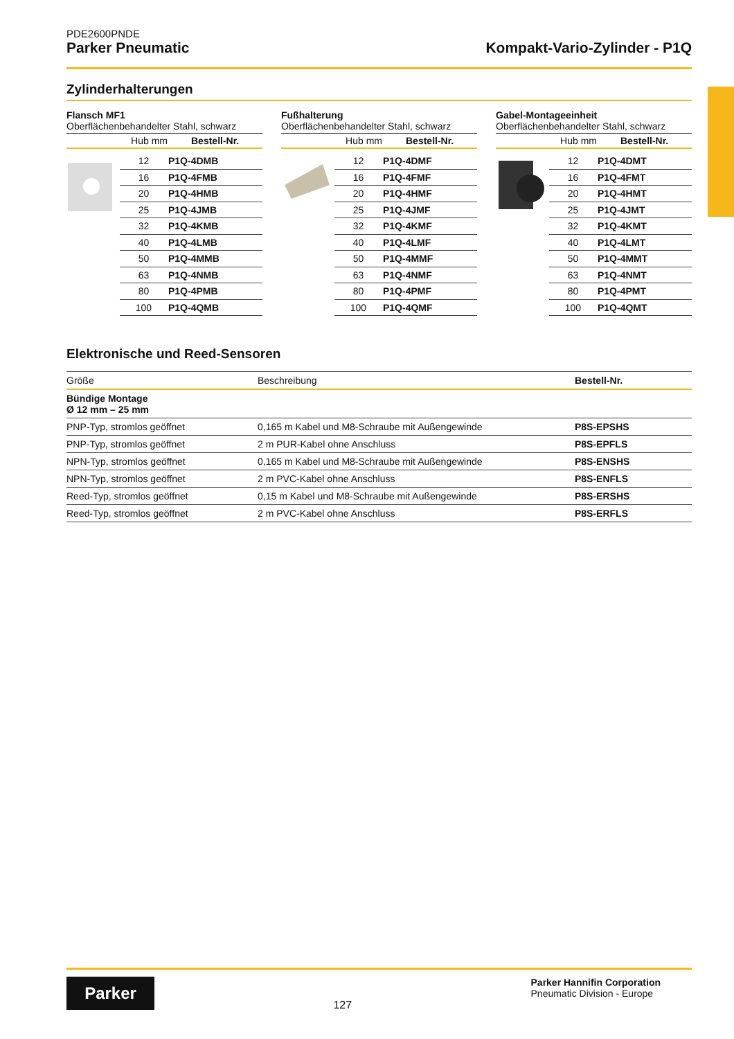PDE2600PNDE
Parker Pneumatic Kompakt-Vario-Zylinder - P1Q
Zylinderhalterungen
Flansch MF1
Oberflächenbehandelter Stahl, schwarz
Hub mm Bestell-Nr.
| 12 | P1Q-4DMB |
| 16 | P1Q-4FMB |
| 20 | P1Q-4HMB |
| 25 | P1Q-4JMB |
| 32 | P1Q-4KMB |
| 40 | P1Q-4LMB |
| 50 | P1Q-4MMB |
| 63 | P1Q-4NMB |
| 80 | P1Q-4PMB |
| 100 | P1Q-4QMB |
Fußhalterung
Oberflächenbehandelter Stahl, schwarz
Hub mm Bestell-Nr.
| 12 | P1Q-4DMF |
| 16 | P1Q-4FMF |
| 20 | P1Q-4HMF |
| 25 | P1Q-4JMF |
| 32 | P1Q-4KMF |
| 40 | P1Q-4LMF |
| 50 | P1Q-4MMF |
| 63 | P1Q-4NMF |
| 80 | P1Q-4PMF |
| 100 | P1Q-4QMF |
Gabel-Montageeinheit
Oberflächenbehandelter Stahl, schwarz
Hub mm Bestell-Nr.
| 12 | P1Q-4DMT |
| 16 | P1Q-4FMT |
| 20 | P1Q-4HMT |
| 25 | P1Q-4JMT |
| 32 | P1Q-4KMT |
| 40 | P1Q-4LMT |
| 50 | P1Q-4MMT |
| 63 | P1Q-4NMT |
| 80 | P1Q-4PMT |
| 100 | P1Q-4QMT |
Elektronische und Reed-Sensoren
| Größe | Beschreibung | Bestell-Nr. |
| --- | --- | --- |
| Bündige Montage Ø 12 mm – 25 mm | | |
| PNP-Typ, stromlos geöffnet | 0,165 m Kabel und M8-Schraube mit Außengewinde | P8S-EPSHS |
| PNP-Typ, stromlos geöffnet | 2 m PUR-Kabel ohne Anschluss | P8S-EPFLS |
| NPN-Typ, stromlos geöffnet | 0,165 m Kabel und M8-Schraube mit Außengewinde | P8S-ENSHS |
| NPN-Typ, stromlos geöffnet | 2 m PVC-Kabel ohne Anschluss | P8S-ENFLS |
| Reed-Typ, stromlos geöffnet | 0,15 m Kabel und M8-Schraube mit Außengewinde | P8S-ERSHS |
| Reed-Typ, stromlos geöffnet | 2 m PVC-Kabel ohne Anschluss | P8S-ERFLS |
Parker
127
Parker Hannifin Corporation
Pneumatic Division - Europe